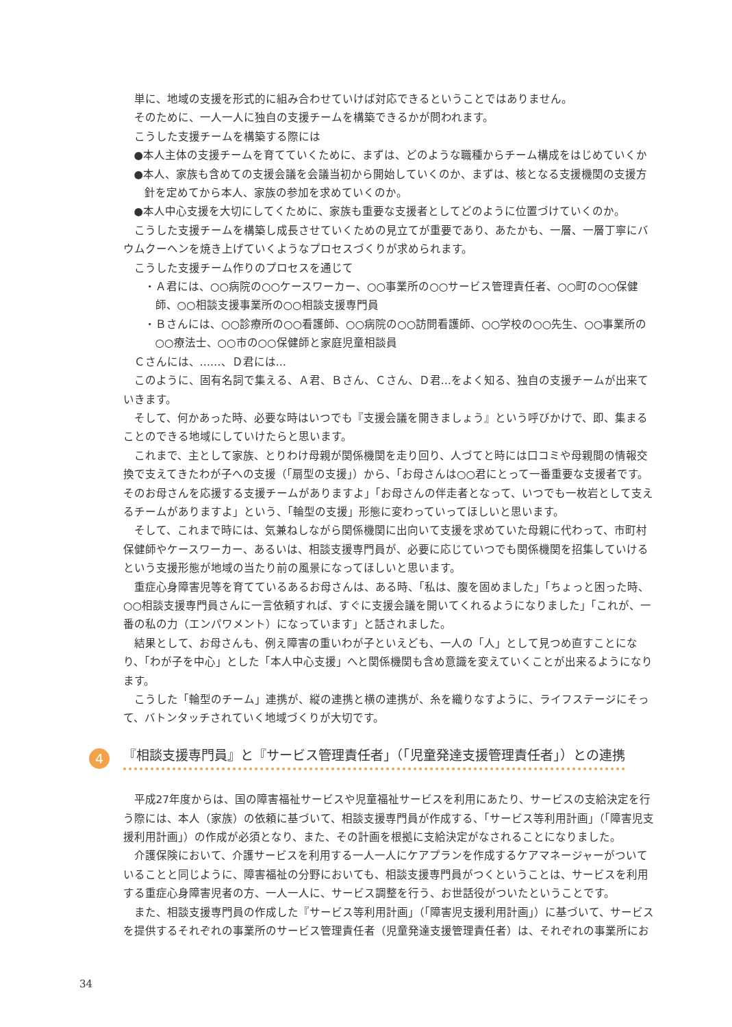単に、地域の支援を形式的に組み合わせていけば対応できるということではありません。
そのために、一人一人に独自の支援チームを構築できるかが問われます。
こうした支援チームを構築する際には
●本人主体の支援チームを育てていくために、まずは、どのような職種からチーム構成をはじめていくか
●本人、家族も含めての支援会議を会議当初から開始していくのか、まずは、核となる支援機関の支援方針を定めてから本人、家族の参加を求めていくのか。
●本人中心支援を大切にしてくために、家族も重要な支援者としてどのように位置づけていくのか。
こうした支援チームを構築し成長させていくための見立てが重要であり、あたかも、一層、一層丁寧にバウムクーヘンを焼き上げていくようなプロセスづくりが求められます。
こうした支援チーム作りのプロセスを通じて
・Ａ君には、○○病院の○○ケースワーカー、○○事業所の○○サービス管理責任者、○○町の○○保健師、○○相談支援事業所の○○相談支援専門員
・Ｂさんには、○○診療所の○○看護師、○○病院の○○訪問看護師、○○学校の○○先生、○○事業所の○○療法士、○○市の○○保健師と家庭児童相談員
Ｃさんには、……、Ｄ君には…
このように、固有名詞で集える、Ａ君、Ｂさん、Ｃさん、Ｄ君…をよく知る、独自の支援チームが出来ていきます。
そして、何かあった時、必要な時はいつでも『支援会議を開きましょう』という呼びかけで、即、集まることのできる地域にしていけたらと思います。
これまで、主として家族、とりわけ母親が関係機関を走り回り、人づてと時には口コミや母親間の情報交換で支えてきたわが子への支援（「扇型の支援」）から、「お母さんは○○君にとって一番重要な支援者です。そのお母さんを応援する支援チームがありますよ」「お母さんの伴走者となって、いつでも一枚岩として支えるチームがありますよ」という、「輪型の支援」形態に変わっていってほしいと思います。
そして、これまで時には、気兼ねしながら関係機関に出向いて支援を求めていた母親に代わって、市町村保健師やケースワーカー、あるいは、相談支援専門員が、必要に応じていつでも関係機関を招集していけるという支援形態が地域の当たり前の風景になってほしいと思います。
重症心身障害児等を育てているあるお母さんは、ある時、「私は、腹を固めました」「ちょっと困った時、○○相談支援専門員さんに一言依頼すれば、すぐに支援会議を開いてくれるようになりました」「これが、一番の私の力（エンパワメント）になっています」と話されました。
結果として、お母さんも、例え障害の重いわが子といえども、一人の「人」として見つめ直すことになり、「わが子を中心」とした「本人中心支援」へと関係機関も含め意識を変えていくことが出来るようになります。
こうした「輪型のチーム」連携が、縦の連携と横の連携が、糸を織りなすように、ライフステージにそって、バトンタッチされていく地域づくりが大切です。
4 『相談支援専門員』と『サービス管理責任者」（「児童発達支援管理責任者」）との連携
平成27年度からは、国の障害福祉サービスや児童福祉サービスを利用にあたり、サービスの支給決定を行う際には、本人（家族）の依頼に基づいて、相談支援専門員が作成する、「サービス等利用計画」（「障害児支援利用計画」）の作成が必須となり、また、その計画を根拠に支給決定がなされることになりました。
介護保険において、介護サービスを利用する一人一人にケアプランを作成するケアマネージャーがついていることと同じように、障害福祉の分野においても、相談支援専門員がつくということは、サービスを利用する重症心身障害児者の方、一人一人に、サービス調整を行う、お世話役がついたということです。
また、相談支援専門員の作成した『サービス等利用計画」（「障害児支援利用計画」）に基づいて、サービスを提供するそれぞれの事業所のサービス管理責任者（児童発達支援管理責任者）は、それぞれの事業所にお
34